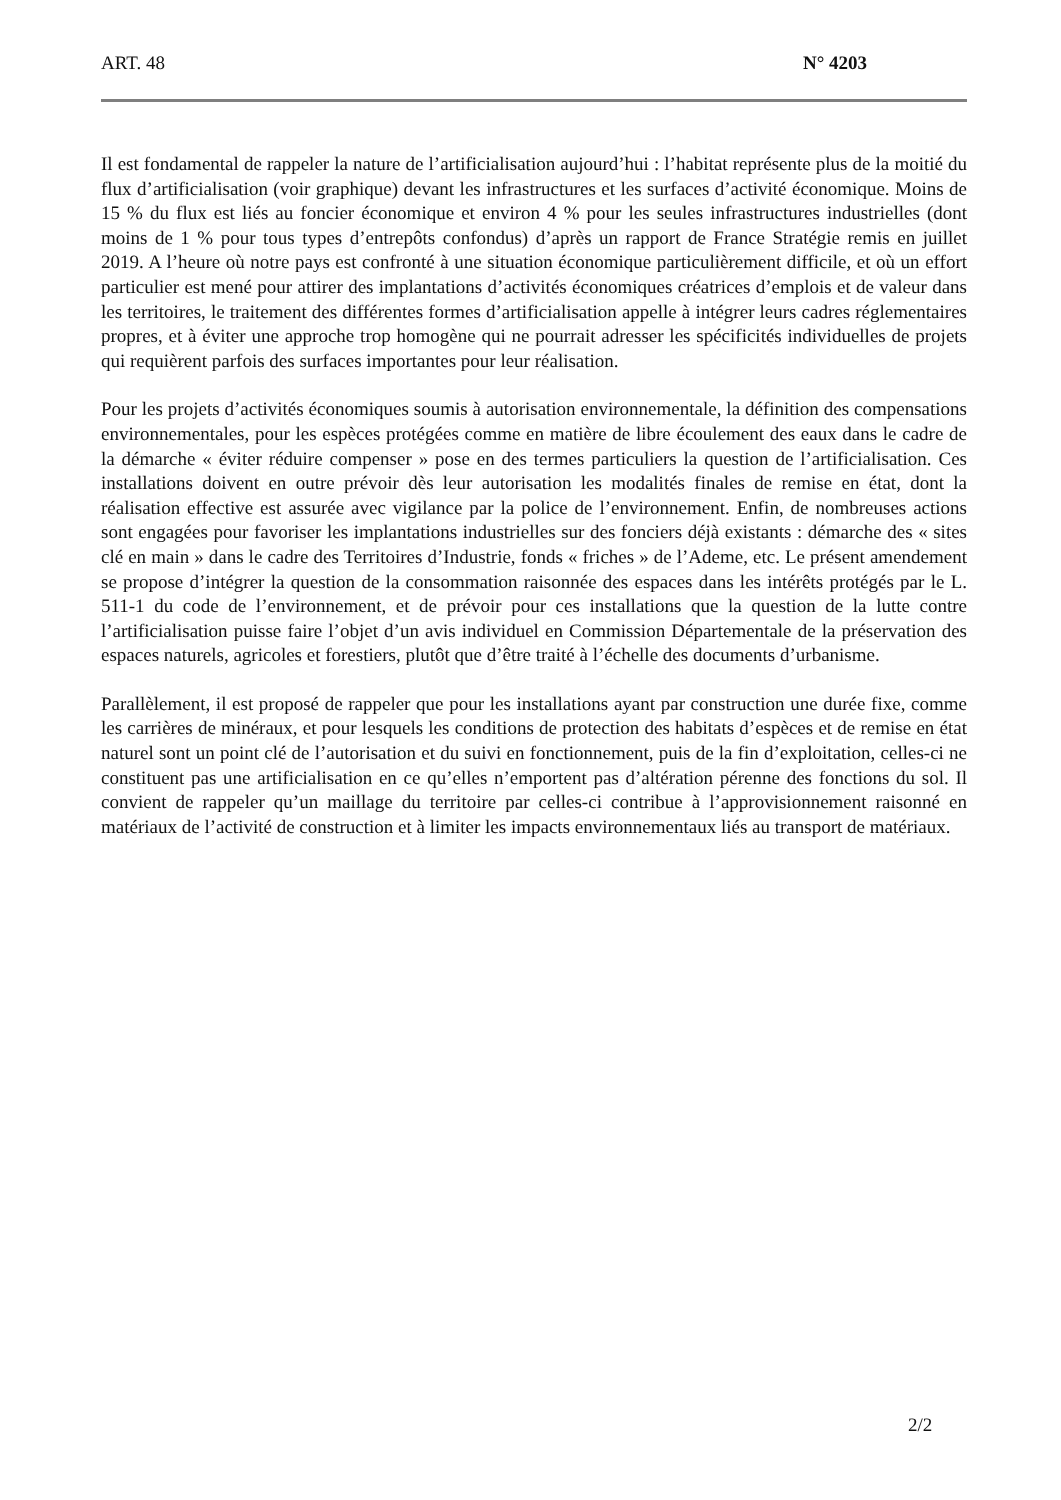ART. 48 N° 4203
Il est fondamental de rappeler la nature de l’artificialisation aujourd’hui : l’habitat représente plus de la moitié du flux d’artificialisation (voir graphique) devant les infrastructures et les surfaces d’activité économique. Moins de 15 % du flux est liés au foncier économique et environ 4 % pour les seules infrastructures industrielles (dont moins de 1 % pour tous types d’entrepôts confondus) d’après un rapport de France Stratégie remis en juillet 2019. A l’heure où notre pays est confronté à une situation économique particulièrement difficile, et où un effort particulier est mené pour attirer des implantations d’activités économiques créatrices d’emplois et de valeur dans les territoires, le traitement des différentes formes d’artificialisation appelle à intégrer leurs cadres réglementaires propres, et à éviter une approche trop homogène qui ne pourrait adresser les spécificités individuelles de projets qui requièrent parfois des surfaces importantes pour leur réalisation.
Pour les projets d’activités économiques soumis à autorisation environnementale, la définition des compensations environnementales, pour les espèces protégées comme en matière de libre écoulement des eaux dans le cadre de la démarche « éviter réduire compenser » pose en des termes particuliers la question de l’artificialisation. Ces installations doivent en outre prévoir dès leur autorisation les modalités finales de remise en état, dont la réalisation effective est assurée avec vigilance par la police de l’environnement. Enfin, de nombreuses actions sont engagées pour favoriser les implantations industrielles sur des fonciers déjà existants : démarche des « sites clé en main » dans le cadre des Territoires d’Industrie, fonds « friches » de l’Ademe, etc. Le présent amendement se propose d’intégrer la question de la consommation raisonnée des espaces dans les intérêts protégés par le L. 511-1 du code de l’environnement, et de prévoir pour ces installations que la question de la lutte contre l’artificialisation puisse faire l’objet d’un avis individuel en Commission Départementale de la préservation des espaces naturels, agricoles et forestiers, plutôt que d’être traité à l’échelle des documents d’urbanisme.
Parallèlement, il est proposé de rappeler que pour les installations ayant par construction une durée fixe, comme les carrières de minéraux, et pour lesquels les conditions de protection des habitats d’espèces et de remise en état naturel sont un point clé de l’autorisation et du suivi en fonctionnement, puis de la fin d’exploitation, celles-ci ne constituent pas une artificialisation en ce qu’elles n’emportent pas d’altération pérenne des fonctions du sol. Il convient de rappeler qu’un maillage du territoire par celles-ci contribue à l’approvisionnement raisonné en matériaux de l’activité de construction et à limiter les impacts environnementaux liés au transport de matériaux.
2/2